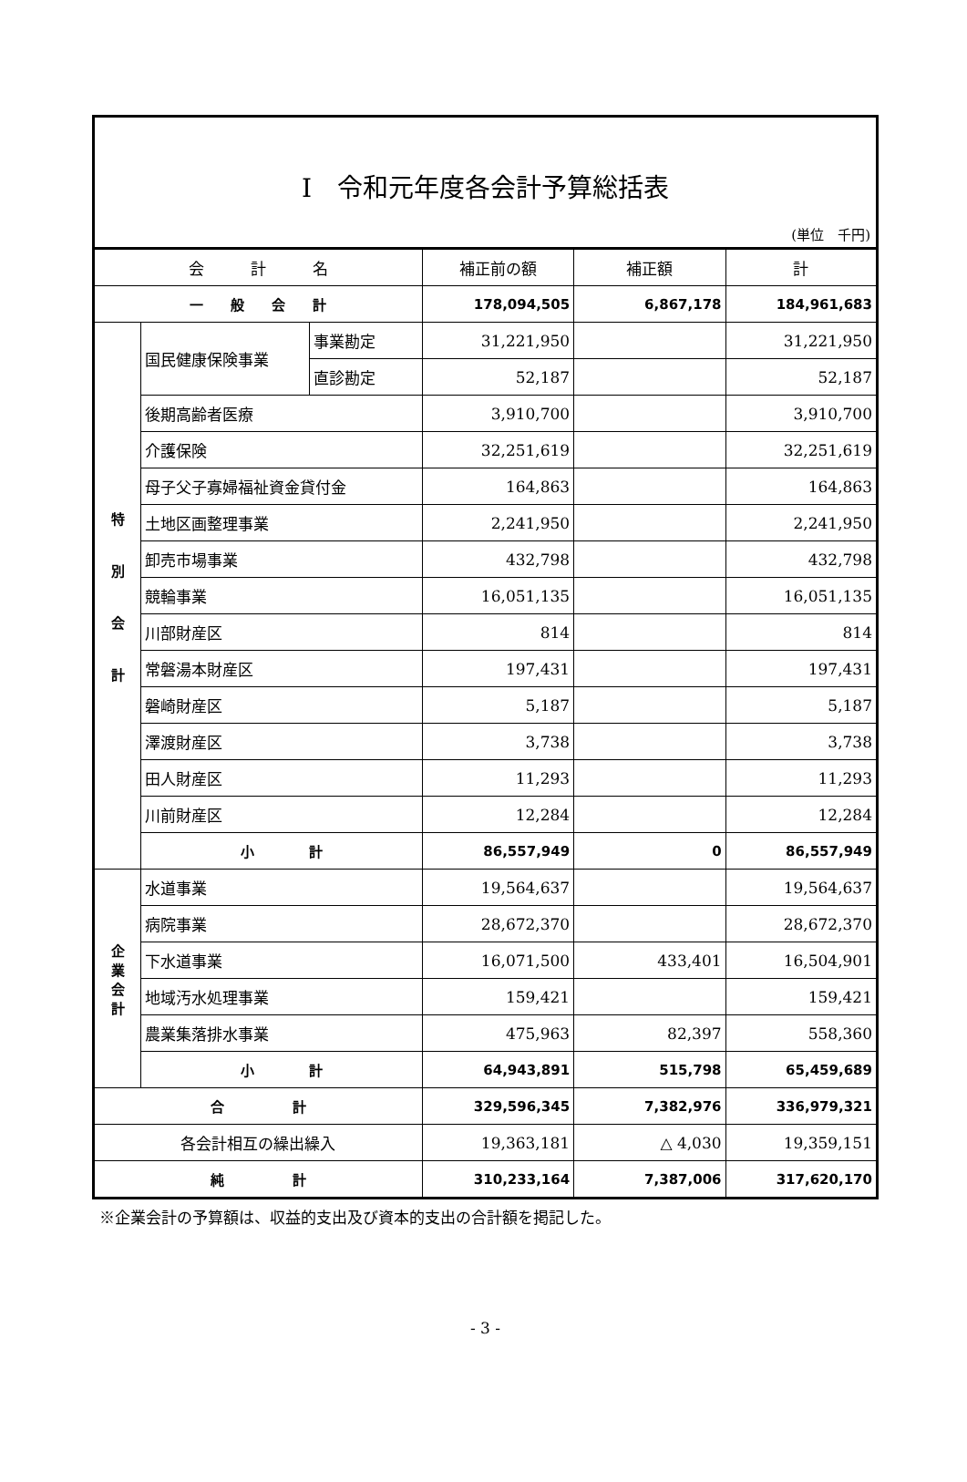Ⅰ　令和元年度各会計予算総括表
(単位　千円)
| 会 計 名 | | | 補正前の額 | 補正額 | 計 |
| --- | --- | --- | --- | --- | --- |
| 一 般 会 計 | | | 178,094,505 | 6,867,178 | 184,961,683 |
| 特 別 会 計 | 国民健康保険事業 | 事業勘定 | 31,221,950 | | 31,221,950 |
| | | 直診勘定 | 52,187 | | 52,187 |
| | 後期高齢者医療 | | 3,910,700 | | 3,910,700 |
| | 介護保険 | | 32,251,619 | | 32,251,619 |
| | 母子父子寡婦福祉資金貸付金 | | 164,863 | | 164,863 |
| | 土地区画整理事業 | | 2,241,950 | | 2,241,950 |
| | 卸売市場事業 | | 432,798 | | 432,798 |
| | 競輪事業 | | 16,051,135 | | 16,051,135 |
| | 川部財産区 | | 814 | | 814 |
| | 常磐湯本財産区 | | 197,431 | | 197,431 |
| | 磐崎財産区 | | 5,187 | | 5,187 |
| | 澤渡財産区 | | 3,738 | | 3,738 |
| | 田人財産区 | | 11,293 | | 11,293 |
| | 川前財産区 | | 12,284 | | 12,284 |
| | 小 計 | | 86,557,949 | 0 | 86,557,949 |
| 企 業 会 計 | 水道事業 | | 19,564,637 | | 19,564,637 |
| | 病院事業 | | 28,672,370 | | 28,672,370 |
| | 下水道事業 | | 16,071,500 | 433,401 | 16,504,901 |
| | 地域汚水処理事業 | | 159,421 | | 159,421 |
| | 農業集落排水事業 | | 475,963 | 82,397 | 558,360 |
| | 小 計 | | 64,943,891 | 515,798 | 65,459,689 |
| 合 計 | | | 329,596,345 | 7,382,976 | 336,979,321 |
| 各会計相互の繰出繰入 | | | 19,363,181 | △ 4,030 | 19,359,151 |
| 純 計 | | | 310,233,164 | 7,387,006 | 317,620,170 |
※企業会計の予算額は、収益的支出及び資本的支出の合計額を掲記した。
- 3 -